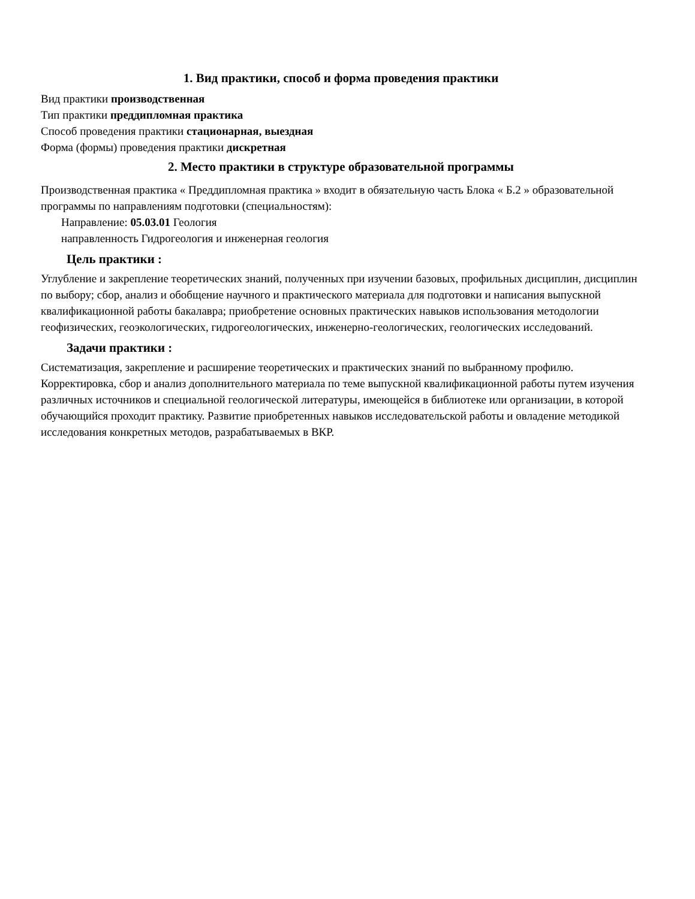1. Вид практики, способ и форма проведения практики
Вид практики производственная
Тип практики преддипломная практика
Способ проведения практики стационарная, выездная
Форма (формы) проведения практики дискретная
2. Место практики в структуре образовательной программы
Производственная практика « Преддипломная практика » входит в обязательную часть Блока « Б.2 » образовательной программы по направлениям подготовки (специальностям):
Направление: 05.03.01 Геология
направленность Гидрогеология и инженерная геология
Цель практики :
Углубление и закрепление теоретических знаний, полученных при изучении базовых, профильных дисциплин, дисциплин по выбору; сбор, анализ и обобщение научного и практического материала для подготовки и написания выпускной квалификационной работы бакалавра; приобретение основных практических навыков использования методологии геофизических, геоэкологических, гидрогеологических, инженерно-геологических, геологических исследований.
Задачи практики :
Систематизация, закрепление и расширение теоретических и практических знаний по выбранному профилю. Корректировка, сбор и анализ дополнительного материала по теме выпускной квалификационной работы путем изучения различных источников и специальной геологической литературы, имеющейся в библиотеке или организации, в которой обучающийся проходит практику. Развитие приобретенных навыков исследовательской работы и овладение методикой исследования конкретных методов, разрабатываемых в ВКР.